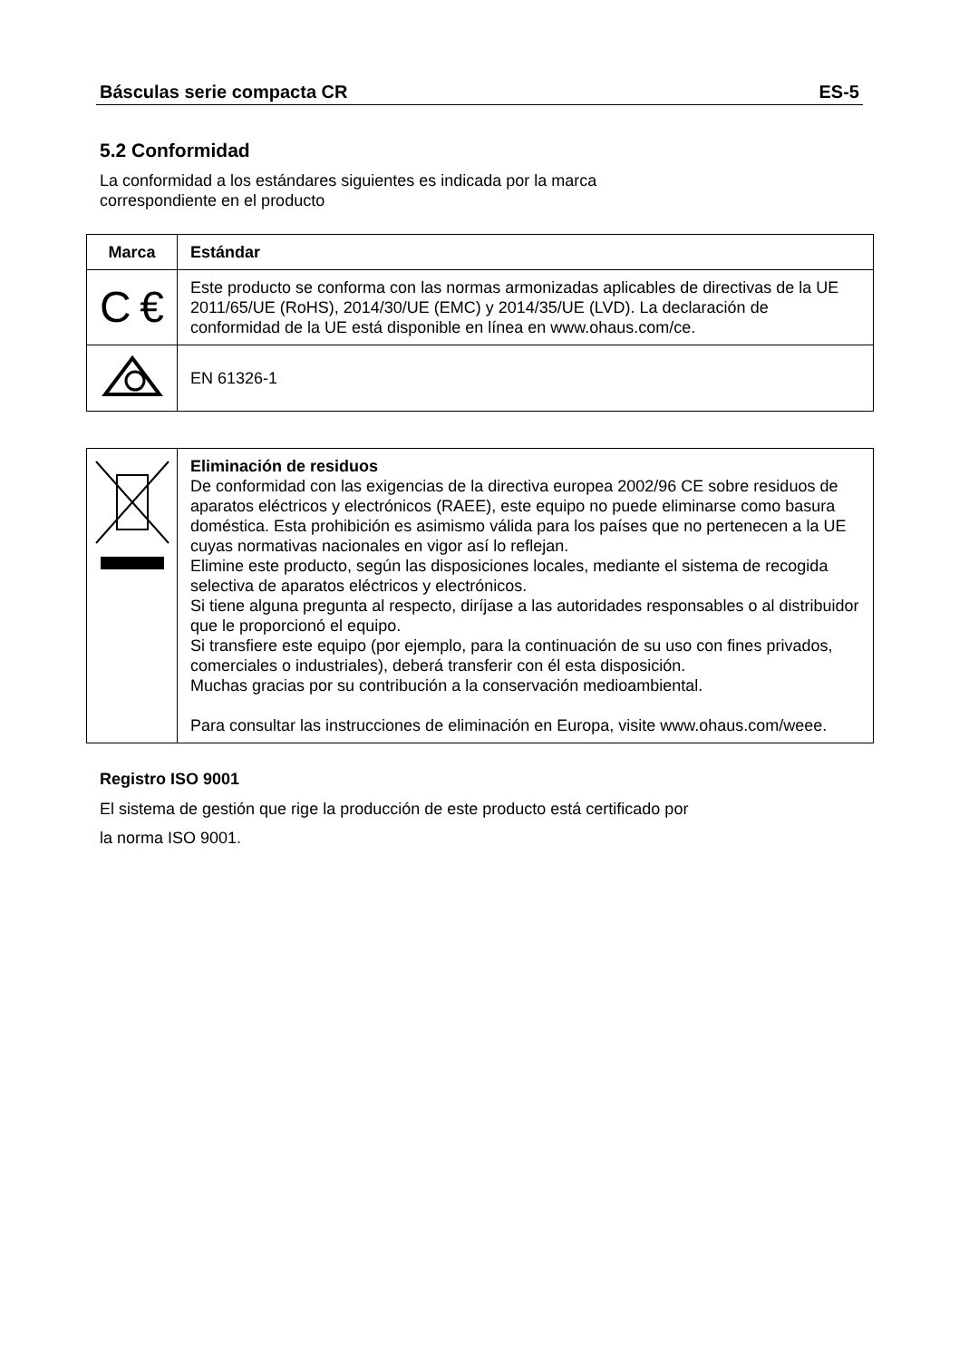Básculas serie compacta CR ES-5
5.2 Conformidad
La conformidad a los estándares siguientes es indicada por la marca
correspondiente en el producto
| Marca | Estándar |
| --- | --- |
| C € | Este producto se conforma con las normas armonizadas aplicables de directivas de la UE 2011/65/UE (RoHS), 2014/30/UE (EMC) y 2014/35/UE (LVD). La declaración de conformidad de la UE está disponible en línea en www.ohaus.com/ce. |
| | EN 61326-1 |
| | Eliminación de residuos De conformidad con las exigencias de la directiva europea 2002/96 CE sobre residuos de aparatos eléctricos y electrónicos (RAEE), este equipo no puede eliminarse como basura doméstica. Esta prohibición es asimismo válida para los países que no pertenecen a la UE cuyas normativas nacionales en vigor así lo reflejan. Elimine este producto, según las disposiciones locales, mediante el sistema de recogida selectiva de aparatos eléctricos y electrónicos. Si tiene alguna pregunta al respecto, diríjase a las autoridades responsables o al distribuidor que le proporcionó el equipo. Si transfiere este equipo (por ejemplo, para la continuación de su uso con fines privados, comerciales o industriales), deberá transferir con él esta disposición. Muchas gracias por su contribución a la conservación medioambiental. Para consultar las instrucciones de eliminación en Europa, visite www.ohaus.com/weee. |
Registro ISO 9001
El sistema de gestión que rige la producción de este producto está certificado por
la norma ISO 9001.